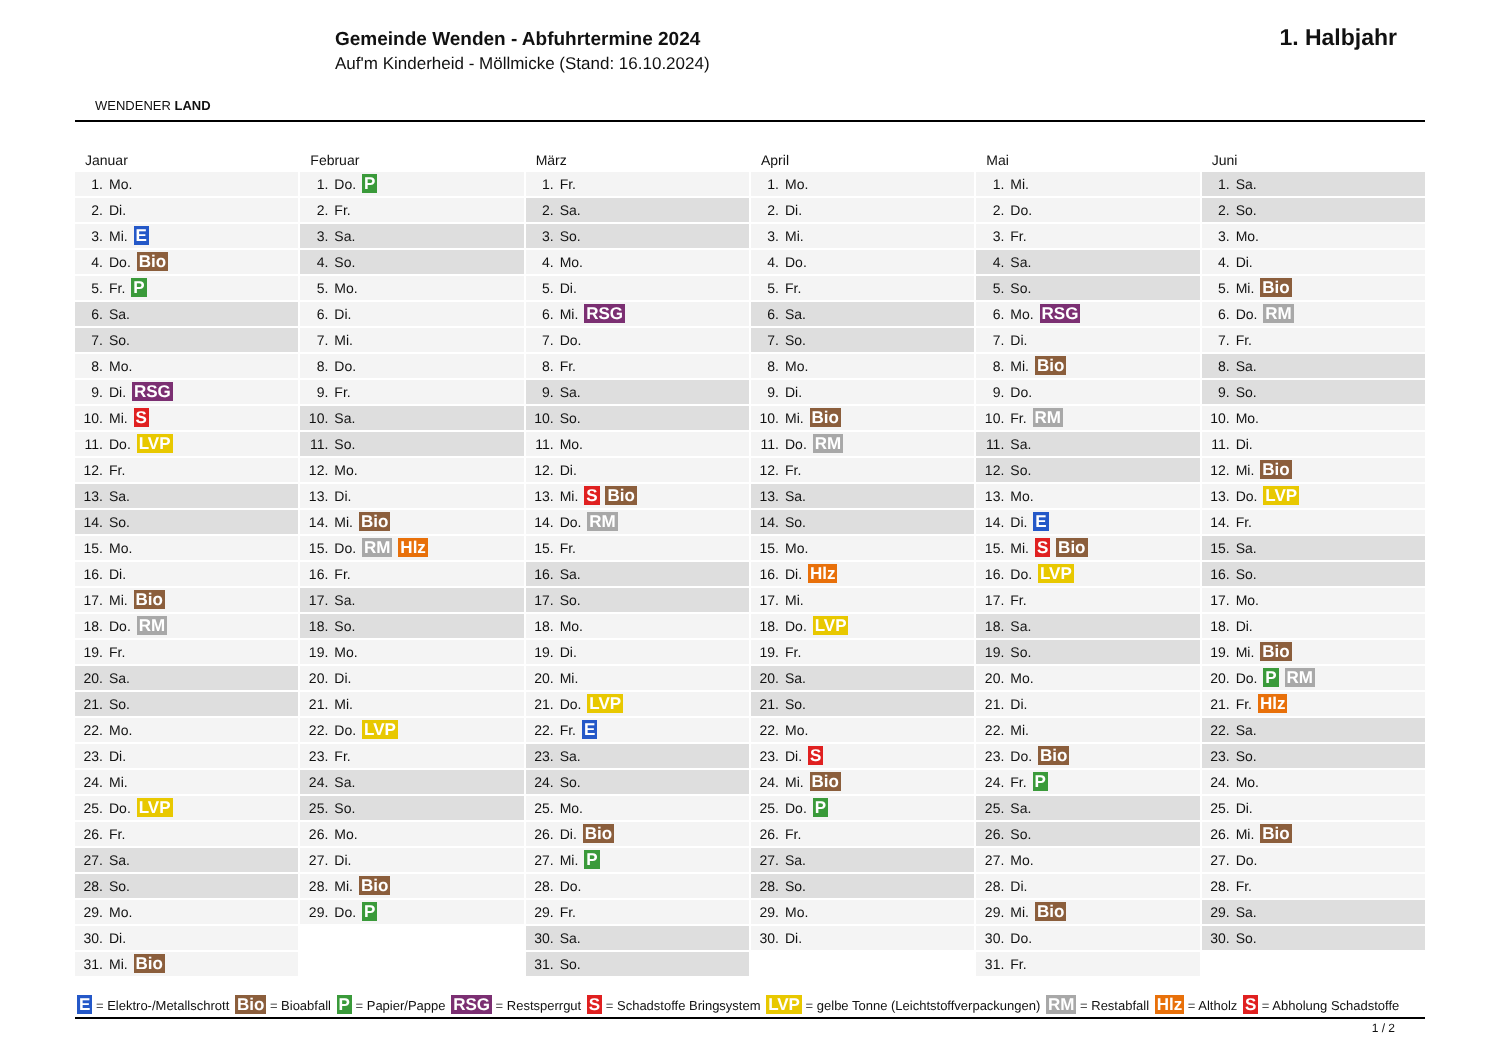WENDENER LAND
Gemeinde Wenden - Abfuhrtermine 2024
Auf'm Kinderheid - Möllmicke (Stand: 16.10.2024)
1. Halbjahr
Januar
| 1. | Mo. |
| 2. | Di. |
| 3. | Mi. E |
| 4. | Do. Bio |
| 5. | Fr. P |
| 6. | Sa. |
| 7. | So. |
| 8. | Mo. |
| 9. | Di. RSG |
| 10. | Mi. S |
| 11. | Do. LVP |
| 12. | Fr. |
| 13. | Sa. |
| 14. | So. |
| 15. | Mo. |
| 16. | Di. |
| 17. | Mi. Bio |
| 18. | Do. RM |
| 19. | Fr. |
| 20. | Sa. |
| 21. | So. |
| 22. | Mo. |
| 23. | Di. |
| 24. | Mi. |
| 25. | Do. LVP |
| 26. | Fr. |
| 27. | Sa. |
| 28. | So. |
| 29. | Mo. |
| 30. | Di. |
| 31. | Mi. Bio |
Februar
| 1. | Do. P |
| 2. | Fr. |
| 3. | Sa. |
| 4. | So. |
| 5. | Mo. |
| 6. | Di. |
| 7. | Mi. |
| 8. | Do. |
| 9. | Fr. |
| 10. | Sa. |
| 11. | So. |
| 12. | Mo. |
| 13. | Di. |
| 14. | Mi. Bio |
| 15. | Do. RM Hlz |
| 16. | Fr. |
| 17. | Sa. |
| 18. | So. |
| 19. | Mo. |
| 20. | Di. |
| 21. | Mi. |
| 22. | Do. LVP |
| 23. | Fr. |
| 24. | Sa. |
| 25. | So. |
| 26. | Mo. |
| 27. | Di. |
| 28. | Mi. Bio |
| 29. | Do. P |
März
| 1. | Fr. |
| 2. | Sa. |
| 3. | So. |
| 4. | Mo. |
| 5. | Di. |
| 6. | Mi. RSG |
| 7. | Do. |
| 8. | Fr. |
| 9. | Sa. |
| 10. | So. |
| 11. | Mo. |
| 12. | Di. |
| 13. | Mi. S Bio |
| 14. | Do. RM |
| 15. | Fr. |
| 16. | Sa. |
| 17. | So. |
| 18. | Mo. |
| 19. | Di. |
| 20. | Mi. |
| 21. | Do. LVP |
| 22. | Fr. E |
| 23. | Sa. |
| 24. | So. |
| 25. | Mo. |
| 26. | Di. Bio |
| 27. | Mi. P |
| 28. | Do. |
| 29. | Fr. |
| 30. | Sa. |
| 31. | So. |
April
| 1. | Mo. |
| 2. | Di. |
| 3. | Mi. |
| 4. | Do. |
| 5. | Fr. |
| 6. | Sa. |
| 7. | So. |
| 8. | Mo. |
| 9. | Di. |
| 10. | Mi. Bio |
| 11. | Do. RM |
| 12. | Fr. |
| 13. | Sa. |
| 14. | So. |
| 15. | Mo. |
| 16. | Di. Hlz |
| 17. | Mi. |
| 18. | Do. LVP |
| 19. | Fr. |
| 20. | Sa. |
| 21. | So. |
| 22. | Mo. |
| 23. | Di. S |
| 24. | Mi. Bio |
| 25. | Do. P |
| 26. | Fr. |
| 27. | Sa. |
| 28. | So. |
| 29. | Mo. |
| 30. | Di. |
Mai
| 1. | Mi. |
| 2. | Do. |
| 3. | Fr. |
| 4. | Sa. |
| 5. | So. |
| 6. | Mo. RSG |
| 7. | Di. |
| 8. | Mi. Bio |
| 9. | Do. |
| 10. | Fr. RM |
| 11. | Sa. |
| 12. | So. |
| 13. | Mo. |
| 14. | Di. E |
| 15. | Mi. S Bio |
| 16. | Do. LVP |
| 17. | Fr. |
| 18. | Sa. |
| 19. | So. |
| 20. | Mo. |
| 21. | Di. |
| 22. | Mi. |
| 23. | Do. Bio |
| 24. | Fr. P |
| 25. | Sa. |
| 26. | So. |
| 27. | Mo. |
| 28. | Di. |
| 29. | Mi. Bio |
| 30. | Do. |
| 31. | Fr. |
Juni
| 1. | Sa. |
| 2. | So. |
| 3. | Mo. |
| 4. | Di. |
| 5. | Mi. Bio |
| 6. | Do. RM |
| 7. | Fr. |
| 8. | Sa. |
| 9. | So. |
| 10. | Mo. |
| 11. | Di. |
| 12. | Mi. Bio |
| 13. | Do. LVP |
| 14. | Fr. |
| 15. | Sa. |
| 16. | So. |
| 17. | Mo. |
| 18. | Di. |
| 19. | Mi. Bio |
| 20. | Do. P RM |
| 21. | Fr. Hlz |
| 22. | Sa. |
| 23. | So. |
| 24. | Mo. |
| 25. | Di. |
| 26. | Mi. Bio |
| 27. | Do. |
| 28. | Fr. |
| 29. | Sa. |
| 30. | So. |
E = Elektro-/Metallschrott Bio = Bioabfall P = Papier/Pappe RSG = Restsperrgut S = Schadstoffe Bringsystem LVP = gelbe Tonne (Leichtstoffverpackungen) RM = Restabfall Hlz = Altholz S = Abholung Schadstoffe
1 / 2